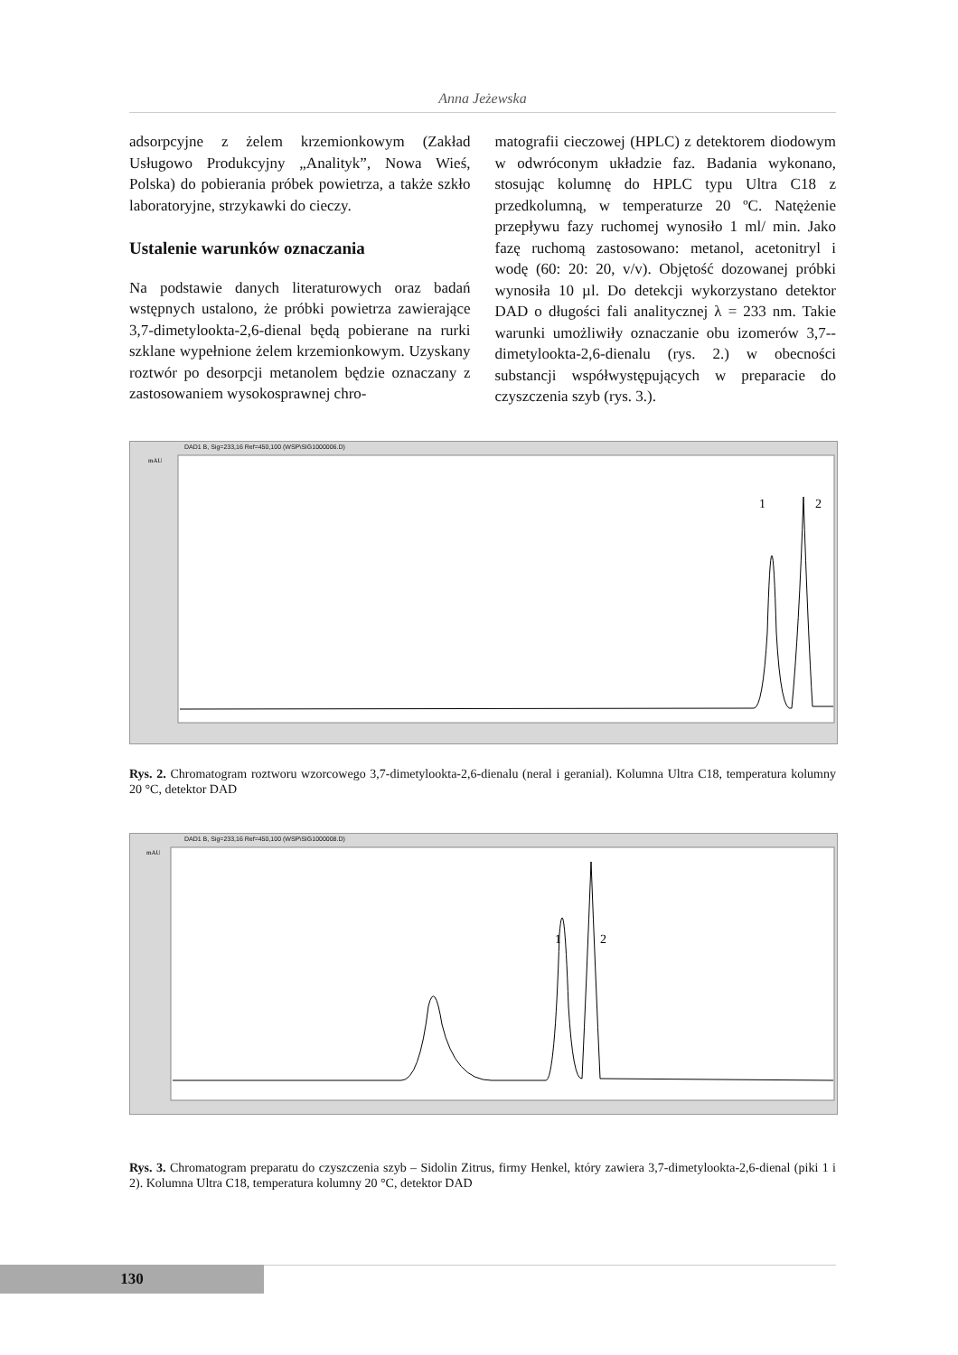Anna Jeżewska
adsorpcyjne z żelem krzemionkowym (Zakład Usługowo Produkcyjny „Analityk”, Nowa Wieś, Polska) do pobierania próbek powietrza, a także szkło laboratoryjne, strzykawki do cieczy.
Ustalenie warunków oznaczania
Na podstawie danych literaturowych oraz badań wstępnych ustalono, że próbki powietrza zawierające 3,7-dimetylookta-2,6-dienal będą pobierane na rurki szklane wypełnione żelem krzemionkowym. Uzyskany roztwór po desorpcji metanolem będzie oznaczany z zastosowaniem wysokosprawnej chro-
matografii cieczowej (HPLC) z detektorem diodowym w odwróconym układzie faz. Badania wykonano, stosując kolumnę do HPLC typu Ultra C18 z przedkolumną, w temperaturze 20 ºC. Natężenie przepływu fazy ruchomej wynosiło 1 ml/ min. Jako fazę ruchomą zastosowano: metanol, acetonitryl i wodę (60: 20: 20, v/v). Objętość dozowanej próbki wynosiła 10 µl. Do detekcji wykorzystano detektor DAD o długości fali analitycznej λ = 233 nm. Takie warunki umożliwiły oznaczanie obu izomerów 3,7-­-dimetylookta-2,6-dienalu (rys. 2.) w obecności substancji współwystępujących w preparacie do czyszczenia szyb (rys. 3.).
DAD1 B, Sig=233,16 Ref=450,100 (WSP\SIG1000006.D)
1
2
mAU
Rys. 2. Chromatogram roztworu wzorcowego 3,7-dimetylookta-2,6-dienalu (neral i geranial). Kolumna Ultra C18, temperatura kolumny 20 °C, detektor DAD
DAD1 B, Sig=233,16 Ref=450,100 (WSP\SIG1000008.D)
1
2
mAU
Rys. 3. Chromatogram preparatu do czyszczenia szyb – Sidolin Zitrus, firmy Henkel, który zawiera 3,7-dimetylookta-2,6-dienal (piki 1 i 2). Kolumna Ultra C18, temperatura kolumny 20 °C, detektor DAD
130